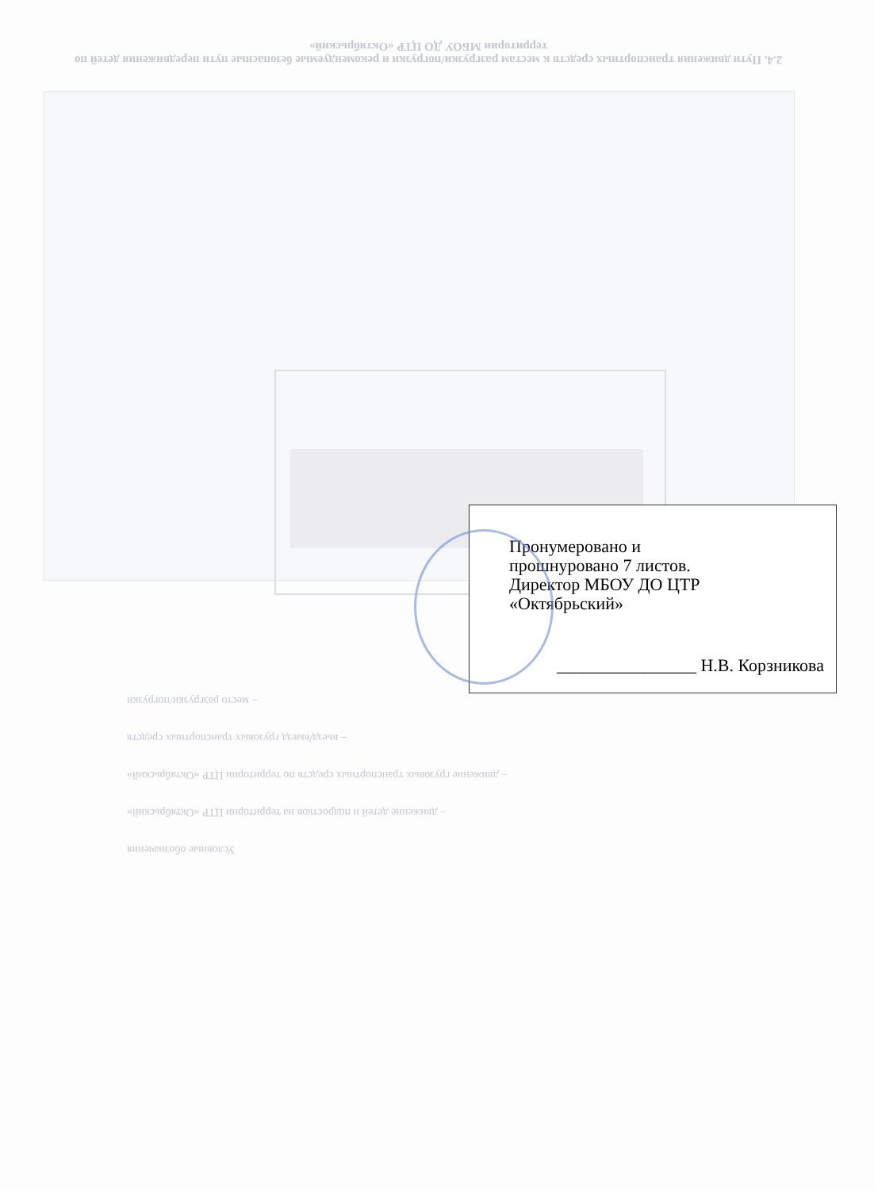2.4. Пути движения транспортных средств к местам разгрузки/погрузки и рекомендуемые безопасные пути передвижения детей по территории МБОУ ДО ЦТР «Октябрьский»
Условные обозначения
– движение детей и подростков на территории ЦТР «Октябрьский»
– движение грузовых транспортных средств по территории ЦТР «Октябрьский»
– въезд/выезд грузовых транспортных средств
– место разгрузки/погрузки
Пронумеровано и
прошнуровано 7 листов.
Директор МБОУ ДО ЦТР
«Октябрьский»
________________ Н.В. Корзникова